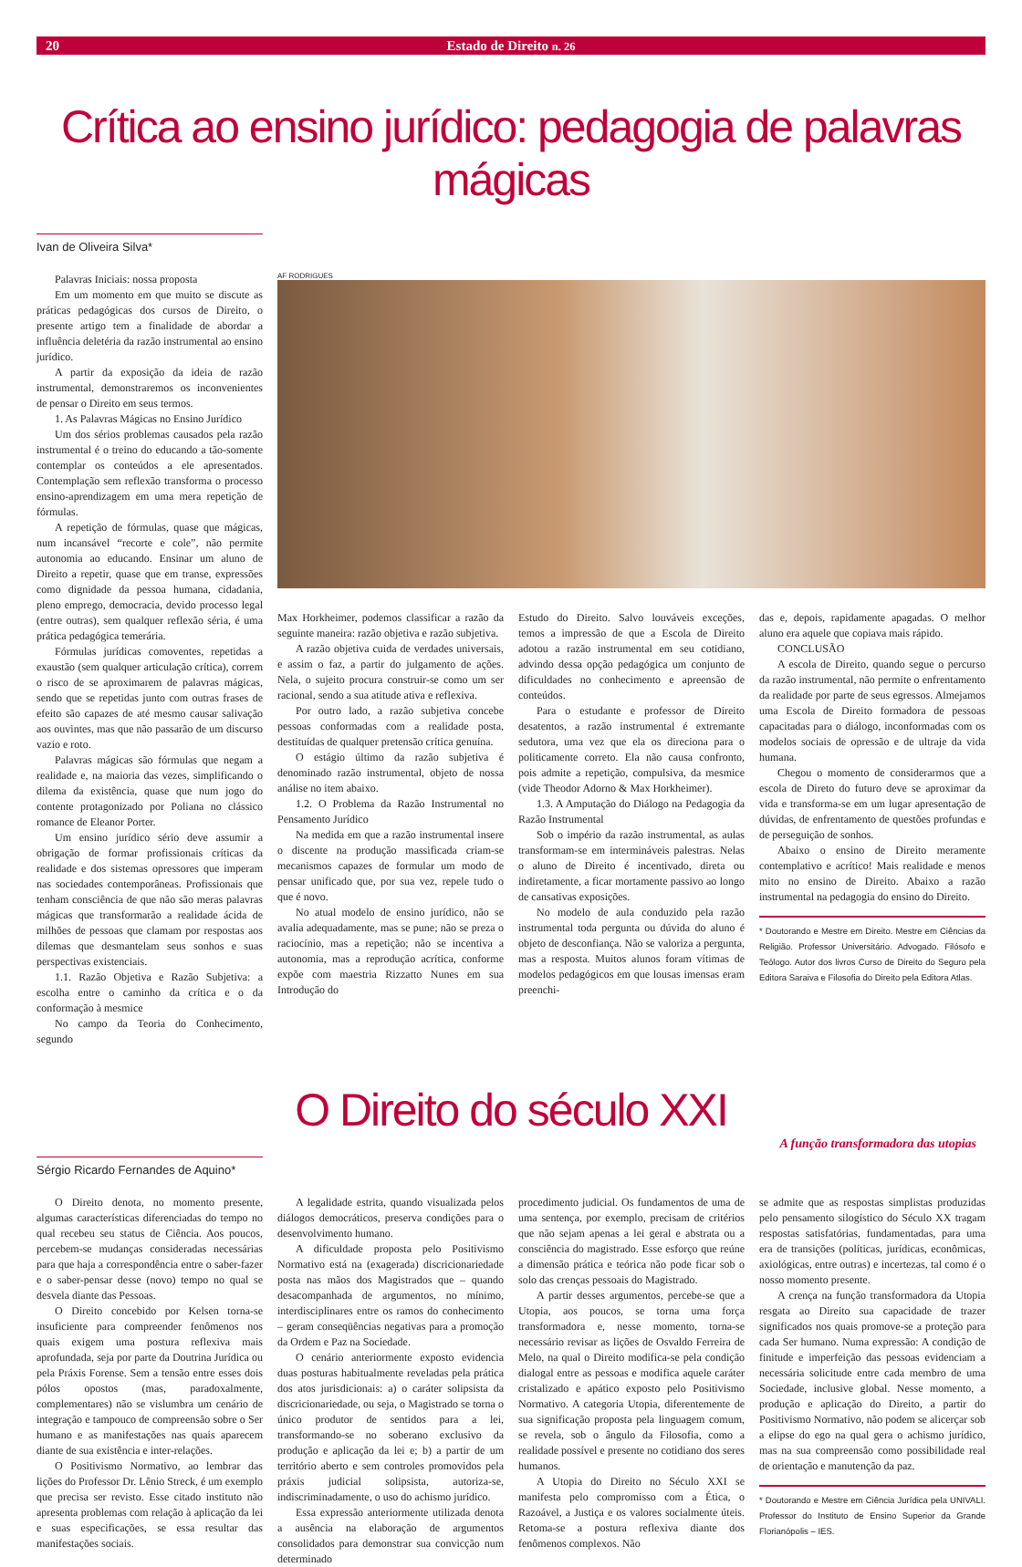20 Estado de Direito n. 26
Crítica ao ensino jurídico: pedagogia de palavras mágicas
Ivan de Oliveira Silva*
Palavras Iniciais: nossa proposta
Em um momento em que muito se discute as práticas pedagógicas dos cursos de Direito, o presente artigo tem a finalidade de abordar a influência deletéria da razão instrumental ao ensino jurídico.
A partir da exposição da ideia de razão instrumental, demonstraremos os inconvenientes de pensar o Direito em seus termos.
1. As Palavras Mágicas no Ensino Jurídico
Um dos sérios problemas causados pela razão instrumental é o treino do educando a tão-somente contemplar os conteúdos a ele apresentados. Contemplação sem reflexão transforma o processo ensino-aprendizagem em uma mera repetição de fórmulas.
A repetição de fórmulas, quase que mágicas, num incansável “recorte e cole”, não permite autonomia ao educando. Ensinar um aluno de Direito a repetir, quase que em transe, expressões como dignidade da pessoa humana, cidadania, pleno emprego, democracia, devido processo legal (entre outras), sem qualquer reflexão séria, é uma prática pedagógica temerária.
Fórmulas jurídicas comoventes, repetidas a exaustão (sem qualquer articulação crítica), correm o risco de se aproximarem de palavras mágicas, sendo que se repetidas junto com outras frases de efeito são capazes de até mesmo causar salivação aos ouvintes, mas que não passarão de um discurso vazio e roto.
Palavras mágicas são fórmulas que negam a realidade e, na maioria das vezes, simplificando o dilema da existência, quase que num jogo do contente protagonizado por Poliana no clássico romance de Eleanor Porter.
Um ensino jurídico sério deve assumir a obrigação de formar profissionais críticas da realidade e dos sistemas opressores que imperam nas sociedades contemporâneas. Profissionais que tenham consciência de que não são meras palavras mágicas que transformarão a realidade ácida de milhões de pessoas que clamam por respostas aos dilemas que desmantelam seus sonhos e suas perspectivas existenciais.
1.1. Razão Objetiva e Razão Subjetiva: a escolha entre o caminho da crítica e o da conformação à mesmice
No campo da Teoria do Conhecimento, segundo
AF RODRIGUES
Max Horkheimer, podemos classificar a razão da seguinte maneira: razão objetiva e razão subjetiva.
A razão objetiva cuida de verdades universais, e assim o faz, a partir do julgamento de ações. Nela, o sujeito procura construir-se como um ser racional, sendo a sua atitude ativa e reflexiva.
Por outro lado, a razão subjetiva concebe pessoas conformadas com a realidade posta, destituídas de qualquer pretensão crítica genuína.
O estágio último da razão subjetiva é denominado razão instrumental, objeto de nossa análise no item abaixo.
1.2. O Problema da Razão Instrumental no Pensamento Jurídico
Na medida em que a razão instrumental insere o discente na produção massificada criam-se mecanismos capazes de formular um modo de pensar unificado que, por sua vez, repele tudo o que é novo.
No atual modelo de ensino jurídico, não se avalia adequadamente, mas se pune; não se preza o raciocínio, mas a repetição; não se incentiva a autonomia, mas a reprodução acrítica, conforme expõe com maestria Rizzatto Nunes em sua Introdução do
Estudo do Direito. Salvo louváveis exceções, temos a impressão de que a Escola de Direito adotou a razão instrumental em seu cotidiano, advindo dessa opção pedagógica um conjunto de dificuldades no conhecimento e apreensão de conteúdos.
Para o estudante e professor de Direito desatentos, a razão instrumental é extremante sedutora, uma vez que ela os direciona para o politicamente correto. Ela não causa confronto, pois admite a repetição, compulsiva, da mesmice (vide Theodor Adorno & Max Horkheimer).
1.3. A Amputação do Diálogo na Pedagogia da Razão Instrumental
Sob o império da razão instrumental, as aulas transformam-se em intermináveis palestras. Nelas o aluno de Direito é incentivado, direta ou indiretamente, a ficar mortamente passivo ao longo de cansativas exposições.
No modelo de aula conduzido pela razão instrumental toda pergunta ou dúvida do aluno é objeto de desconfiança. Não se valoriza a pergunta, mas a resposta. Muitos alunos foram vítimas de modelos pedagógicos em que lousas imensas eram preenchi-
das e, depois, rapidamente apagadas. O melhor aluno era aquele que copiava mais rápido.
CONCLUSÃO
A escola de Direito, quando segue o percurso da razão instrumental, não permite o enfrentamento da realidade por parte de seus egressos. Almejamos uma Escola de Direito formadora de pessoas capacitadas para o diálogo, inconformadas com os modelos sociais de opressão e de ultraje da vida humana.
Chegou o momento de considerarmos que a escola de Direto do futuro deve se aproximar da vida e transforma-se em um lugar apresentação de dúvidas, de enfrentamento de questões profundas e de perseguição de sonhos.
Abaixo o ensino de Direito meramente contemplativo e acrítico! Mais realidade e menos mito no ensino de Direito. Abaixo a razão instrumental na pedagogia do ensino do Direito.
* Doutorando e Mestre em Direito. Mestre em Ciências da Religião. Professor Universitário. Advogado. Filósofo e Teólogo. Autor dos livros Curso de Direito do Seguro pela Editora Saraiva e Filosofia do Direito pela Editora Atlas.
O Direito do século XXI
A função transformadora das utopias
Sérgio Ricardo Fernandes de Aquino*
O Direito denota, no momento presente, algumas características diferenciadas do tempo no qual recebeu seu status de Ciência. Aos poucos, percebem-se mudanças consideradas necessárias para que haja a correspondência entre o saber-fazer e o saber-pensar desse (novo) tempo no qual se desvela diante das Pessoas.
O Direito concebido por Kelsen torna-se insuficiente para compreender fenômenos nos quais exigem uma postura reflexiva mais aprofundada, seja por parte da Doutrina Jurídica ou pela Práxis Forense. Sem a tensão entre esses dois pólos opostos (mas, paradoxalmente, complementares) não se vislumbra um cenário de integração e tampouco de compreensão sobre o Ser humano e as manifestações nas quais aparecem diante de sua existência e inter-relações.
O Positivismo Normativo, ao lembrar das lições do Professor Dr. Lênio Streck, é um exemplo que precisa ser revisto. Esse citado instituto não apresenta problemas com relação à aplicação da lei e suas especificações, se essa resultar das manifestações sociais.
A legalidade estrita, quando visualizada pelos diálogos democráticos, preserva condições para o desenvolvimento humano.
A dificuldade proposta pelo Positivismo Normativo está na (exagerada) discricionariedade posta nas mãos dos Magistrados que – quando desacompanhada de argumentos, no mínimo, interdisciplinares entre os ramos do conhecimento – geram conseqüências negativas para a promoção da Ordem e Paz na Sociedade.
O cenário anteriormente exposto evidencia duas posturas habitualmente reveladas pela prática dos atos jurisdicionais: a) o caráter solipsista da discricionariedade, ou seja, o Magistrado se torna o único produtor de sentidos para a lei, transformando-se no soberano exclusivo da produção e aplicação da lei e; b) a partir de um território aberto e sem controles promovidos pela práxis judicial solipsista, autoriza-se, indiscriminadamente, o uso do achismo jurídico.
Essa expressão anteriormente utilizada denota a ausência na elaboração de argumentos consolidados para demonstrar sua convicção num determinado
procedimento judicial. Os fundamentos de uma de uma sentença, por exemplo, precisam de critérios que não sejam apenas a lei geral e abstrata ou a consciência do magistrado. Esse esforço que reúne a dimensão prática e teórica não pode ficar sob o solo das crenças pessoais do Magistrado.
A partir desses argumentos, percebe-se que a Utopia, aos poucos, se torna uma força transformadora e, nesse momento, torna-se necessário revisar as lições de Osvaldo Ferreira de Melo, na qual o Direito modifica-se pela condição dialogal entre as pessoas e modifica aquele caráter cristalizado e apático exposto pelo Positivismo Normativo. A categoria Utopia, diferentemente de sua significação proposta pela linguagem comum, se revela, sob o ângulo da Filosofia, como a realidade possível e presente no cotidiano dos seres humanos.
A Utopia do Direito no Século XXI se manifesta pelo compromisso com a Ética, o Razoável, a Justiça e os valores socialmente úteis. Retoma-se a postura reflexiva diante dos fenômenos complexos. Não
se admite que as respostas simplistas produzidas pelo pensamento silogístico do Século XX tragam respostas satisfatórias, fundamentadas, para uma era de transições (políticas, jurídicas, econômicas, axiológicas, entre outras) e incertezas, tal como é o nosso momento presente.
A crença na função transformadora da Utopia resgata ao Direito sua capacidade de trazer significados nos quais promove-se a proteção para cada Ser humano. Numa expressão: A condição de finitude e imperfeição das pessoas evidenciam a necessária solicitude entre cada membro de uma Sociedade, inclusive global. Nesse momento, a produção e aplicação do Direito, a partir do Positivismo Normativo, não podem se alicerçar sob a elipse do ego na qual gera o achismo jurídico, mas na sua compreensão como possibilidade real de orientação e manutenção da paz.
* Doutorando e Mestre em Ciência Jurídica pela UNIVALI. Professor do Instituto de Ensino Superior da Grande Florianópolis – IES.